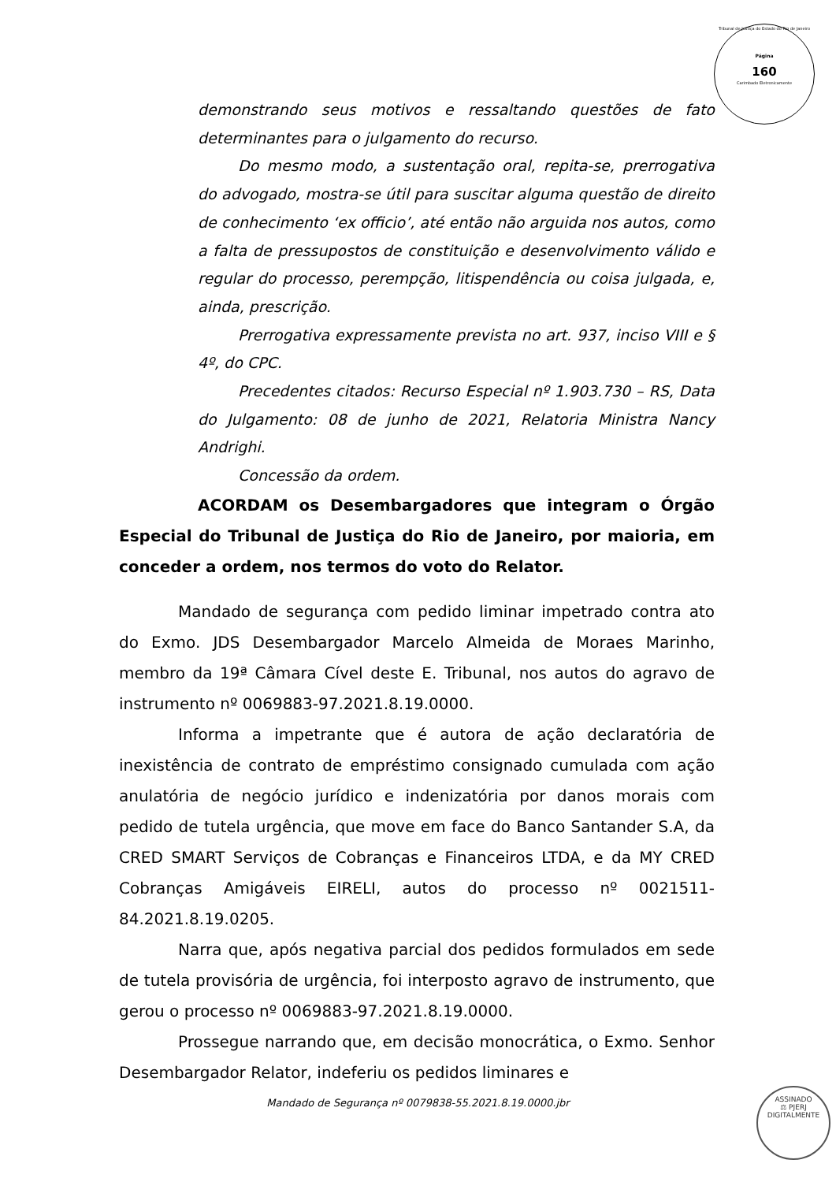Tribunal de Justiça do Estado do Rio de Janeiro
Página
160
Carimbado Eletronicamente
demonstrando seus motivos e ressaltando questões de fato determinantes para o julgamento do recurso.
Do mesmo modo, a sustentação oral, repita-se, prerrogativa do advogado, mostra-se útil para suscitar alguma questão de direito de conhecimento ‘ex officio’, até então não arguida nos autos, como a falta de pressupostos de constituição e desenvolvimento válido e regular do processo, perempção, litispendência ou coisa julgada, e, ainda, prescrição.
Prerrogativa expressamente prevista no art. 937, inciso VIII e § 4º, do CPC.
Precedentes citados: Recurso Especial nº 1.903.730 – RS, Data do Julgamento: 08 de junho de 2021, Relatoria Ministra Nancy Andrighi.
Concessão da ordem.
ACORDAM os Desembargadores que integram o Órgão Especial do Tribunal de Justiça do Rio de Janeiro, por maioria, em conceder a ordem, nos termos do voto do Relator.
Mandado de segurança com pedido liminar impetrado contra ato do Exmo. JDS Desembargador Marcelo Almeida de Moraes Marinho, membro da 19ª Câmara Cível deste E. Tribunal, nos autos do agravo de instrumento nº 0069883-97.2021.8.19.0000.
Informa a impetrante que é autora de ação declaratória de inexistência de contrato de empréstimo consignado cumulada com ação anulatória de negócio jurídico e indenizatória por danos morais com pedido de tutela urgência, que move em face do Banco Santander S.A, da CRED SMART Serviços de Cobranças e Financeiros LTDA, e da MY CRED Cobranças Amigáveis EIRELI, autos do processo nº 0021511-84.2021.8.19.0205.
Narra que, após negativa parcial dos pedidos formulados em sede de tutela provisória de urgência, foi interposto agravo de instrumento, que gerou o processo nº 0069883-97.2021.8.19.0000.
Prossegue narrando que, em decisão monocrática, o Exmo. Senhor Desembargador Relator, indeferiu os pedidos liminares e
Mandado de Segurança nº 0079838-55.2021.8.19.0000.jbr
ASSINADO
⚖ PJERJ
DIGITALMENTE